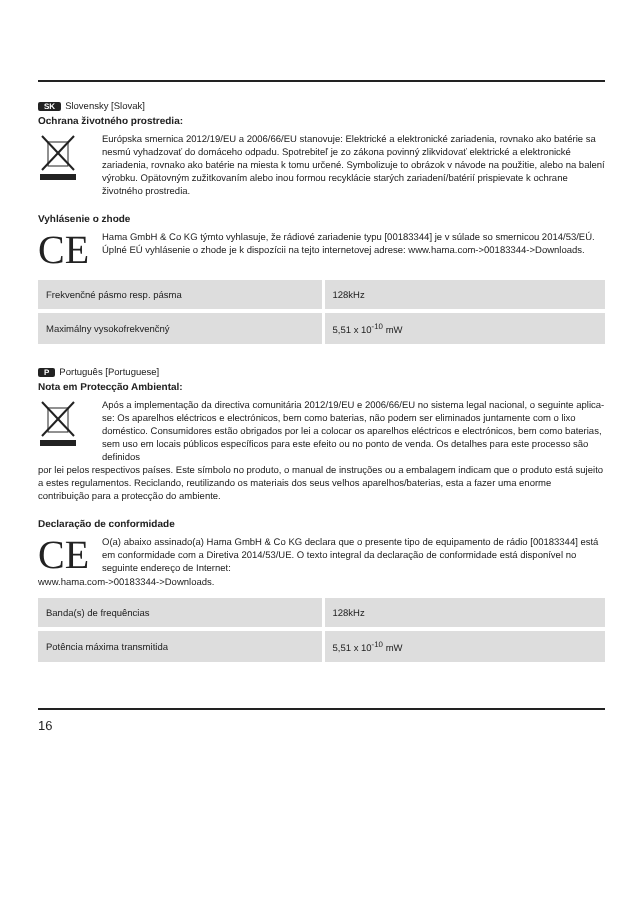SK Slovensky [Slovak]
Ochrana životného prostredia:
Európska smernica 2012/19/EU a 2006/66/EU stanovuje: Elektrické a elektronické zariadenia, rovnako ako batérie sa nesmú vyhadzovať do domáceho odpadu. Spotrebiteľ je zo zákona povinný zlikvidovať elektrické a elektronické zariadenia, rovnako ako batérie na miesta k tomu určené. Symbolizuje to obrázok v návode na použitie, alebo na balení výrobku. Opätovným zužitkovaním alebo inou formou recyklácie starých zariadení/batérií prispievate k ochrane životného prostredia.
Vyhlásenie o zhode
CE
Hama GmbH & Co KG týmto vyhlasuje, že rádiové zariadenie typu [00183344] je v súlade so smernicou 2014/53/EÚ. Úplné EÚ vyhlásenie o zhode je k dispozícii na tejto internetovej adrese: www.hama.com->00183344->Downloads.
| Frekvenčné pásmo resp. pásma | 128kHz |
| Maximálny vysokofrekvenčný | 5,51 x 10<sup>-10</sup> mW |
P Português [Portuguese]
Nota em Protecção Ambiental:
Após a implementação da directiva comunitária 2012/19/EU e 2006/66/EU no sistema legal nacional, o seguinte aplica-se: Os aparelhos eléctricos e electrónicos, bem como baterias, não podem ser eliminados juntamente com o lixo doméstico. Consumidores estão obrigados por lei a colocar os aparelhos eléctricos e electrónicos, bem como baterias, sem uso em locais públicos específicos para este efeito ou no ponto de venda. Os detalhes para este processo são definidos
por lei pelos respectivos países. Este símbolo no produto, o manual de instruções ou a embalagem indicam que o produto está sujeito a estes regulamentos. Reciclando, reutilizando os materiais dos seus velhos aparelhos/baterias, esta a fazer uma enorme contribuição para a protecção do ambiente.
Declaração de conformidade
CE
O(a) abaixo assinado(a) Hama GmbH & Co KG declara que o presente tipo de equipamento de rádio [00183344] está em conformidade com a Diretiva 2014/53/UE. O texto integral da declaração de conformidade está disponível no seguinte endereço de Internet:
www.hama.com->00183344->Downloads.
| Banda(s) de frequências | 128kHz |
| Potência máxima transmitida | 5,51 x 10<sup>-10</sup> mW |
16